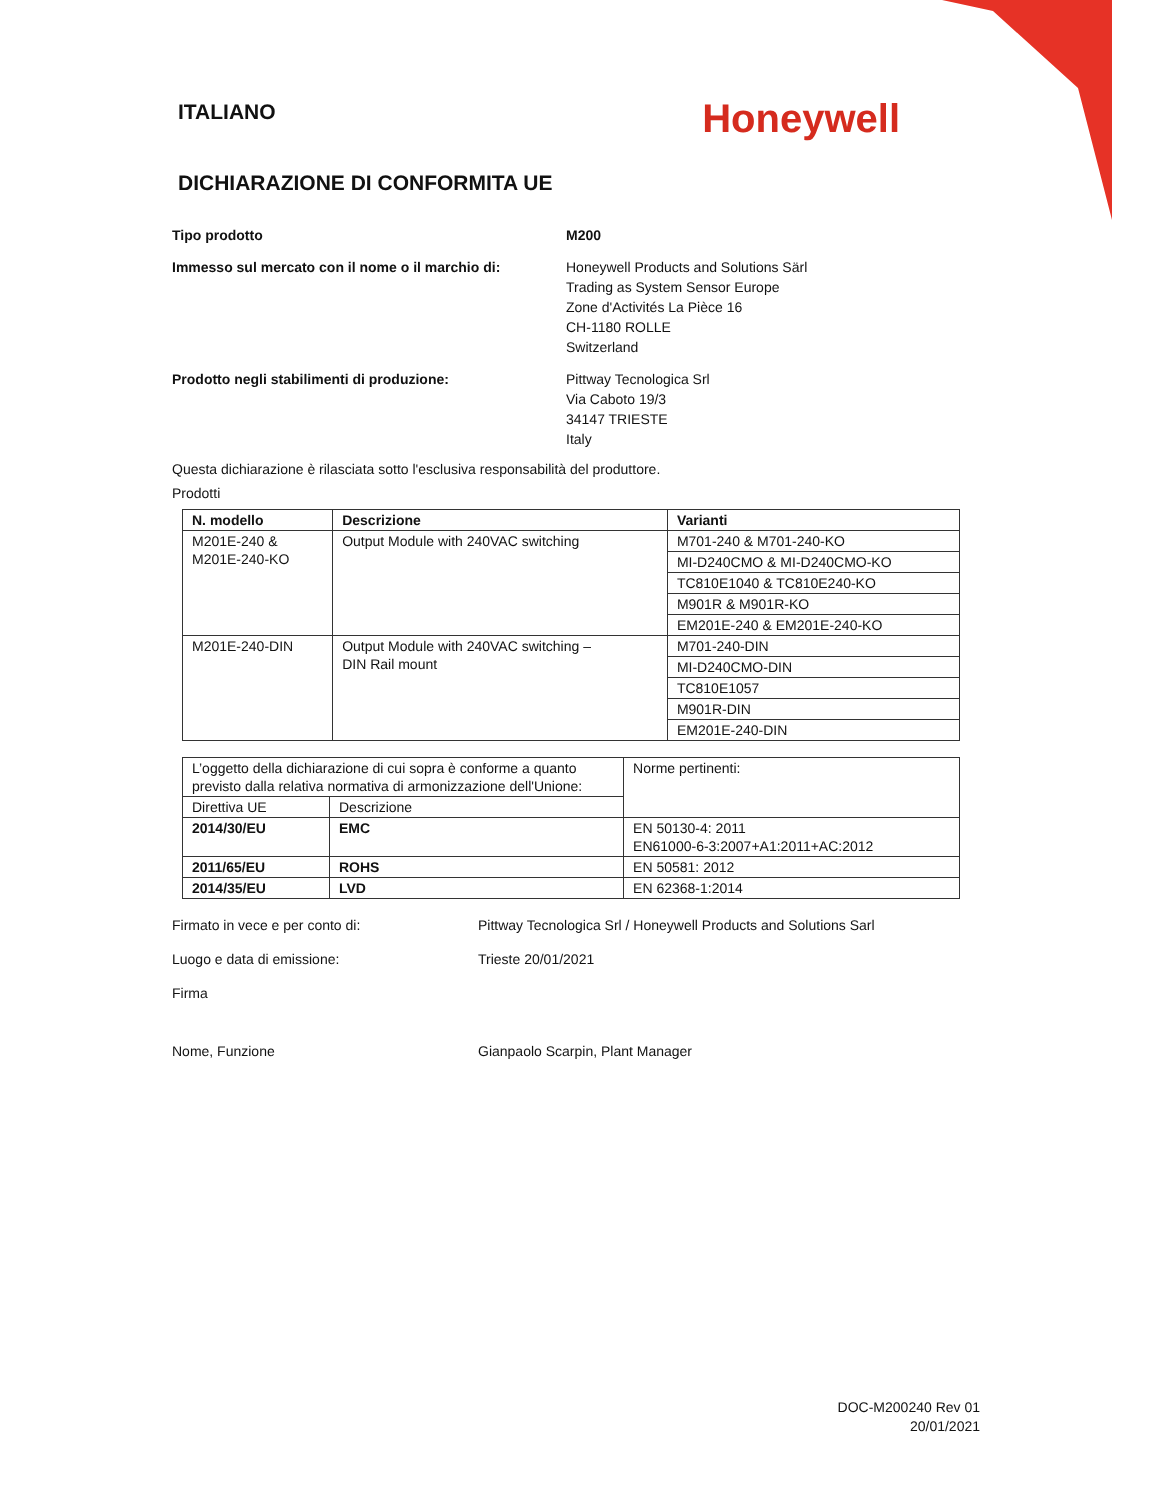ITALIANO
Honeywell
DICHIARAZIONE DI CONFORMITA UE
Tipo prodotto M200
Immesso sul mercato con il nome o il marchio di:
Honeywell Products and Solutions Särl
Trading as System Sensor Europe
Zone d'Activités La Pièce 16
CH-1180 ROLLE
Switzerland
Prodotto negli stabilimenti di produzione: Pittway Tecnologica Srl
Via Caboto 19/3
34147 TRIESTE
Italy
Questa dichiarazione è rilasciata sotto l'esclusiva responsabilità del produttore.
Prodotti
| N. modello | Descrizione | Varianti |
| --- | --- | --- |
| M201E-240 & M201E-240-KO | Output Module with 240VAC switching | M701-240 & M701-240-KO |
| | | MI-D240CMO & MI-D240CMO-KO |
| | | TC810E1040 & TC810E240-KO |
| | | M901R & M901R-KO |
| | | EM201E-240 & EM201E-240-KO |
| M201E-240-DIN | Output Module with 240VAC switching – DIN Rail mount | M701-240-DIN |
| | | MI-D240CMO-DIN |
| | | TC810E1057 |
| | | M901R-DIN |
| | | EM201E-240-DIN |
| L’oggetto della dichiarazione di cui sopra è conforme a quanto previsto dalla relativa normativa di armonizzazione dell'Unione: | | Norme pertinenti: |
| Direttiva UE | Descrizione | |
| 2014/30/EU | EMC | EN 50130-4: 2011 EN61000-6-3:2007+A1:2011+AC:2012 |
| 2011/65/EU | ROHS | EN 50581: 2012 |
| 2014/35/EU | LVD | EN 62368-1:2014 |
Firmato in vece e per conto di: Pittway Tecnologica Srl / Honeywell Products and Solutions Sarl
Luogo e data di emissione: Trieste 20/01/2021
Firma
Nome, Funzione Gianpaolo Scarpin, Plant Manager
DOC-M200240 Rev 01
20/01/2021